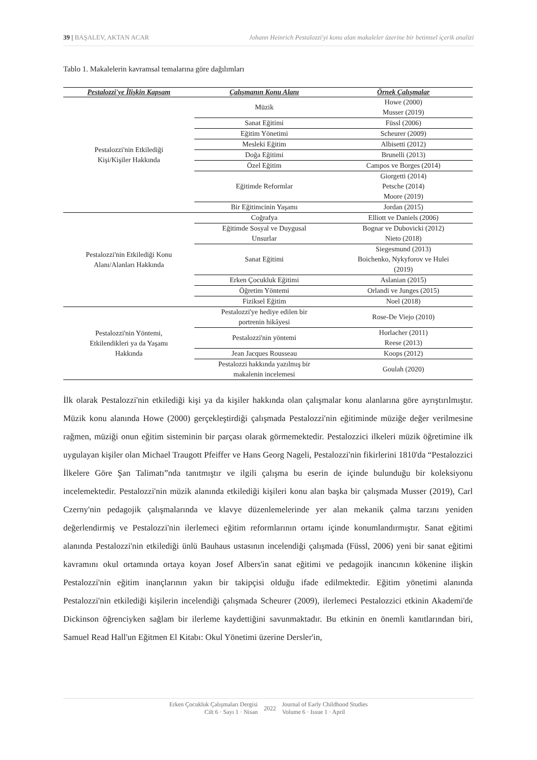39 | BAŞALEV, AKTAN ACAR Johann Heinrich Pestalozzi'yi konu alan makaleler üzerine bir betimsel içerik analizi
Tablo 1. Makalelerin kavramsal temalarına göre dağılımları
| Pestalozzi'ye İlişkin Kapsam | Çalışmanın Konu Alanı | Örnek Çalışmalar |
| --- | --- | --- |
| Pestalozzi'nin Etkilediği Kişi/Kişiler Hakkında | Müzik | Howe (2000) Musser (2019) |
| | Sanat Eğitimi | Füssl (2006) |
| | Eğitim Yönetimi | Scheurer (2009) |
| | Mesleki Eğitim | Albisetti (2012) |
| | Doğa Eğitimi | Brunelli (2013) |
| | Özel Eğitim | Campos ve Borges (2014) |
| | Eğitimde Reformlar | Giorgetti (2014) Petsche (2014) Moore (2019) |
| | Bir Eğitimcinin Yaşamı | Jordan (2015) |
| Pestalozzi'nin Etkilediği Konu Alanı/Alanları Hakkında | Coğrafya | Elliott ve Daniels (2006) |
| | Eğitimde Sosyal ve Duygusal Unsurlar | Bognar ve Dubovicki (2012) Nieto (2018) |
| | Sanat Eğitimi | Siegesmund (2013) Boichenko, Nykyforov ve Hulei (2019) |
| | Erken Çocukluk Eğitimi | Aslanian (2015) |
| | Öğretim Yöntemi | Orlandi ve Junges (2015) |
| | Fiziksel Eğitim | Noel (2018) |
| Pestalozzi'nin Yöntemi, Etkilendikleri ya da Yaşamı Hakkında | Pestalozzi'ye hediye edilen bir portrenin hikâyesi | Rose-De Viejo (2010) |
| | Pestalozzi'nin yöntemi | Horlacher (2011) Reese (2013) |
| | Jean Jacques Rousseau | Koops (2012) |
| | Pestalozzi hakkında yazılmış bir makalenin incelemesi | Goulah (2020) |
İlk olarak Pestalozzi'nin etkilediği kişi ya da kişiler hakkında olan çalışmalar konu alanlarına göre ayrıştırılmıştır. Müzik konu alanında Howe (2000) gerçekleştirdiği çalışmada Pestalozzi'nin eğitiminde müziğe değer verilmesine rağmen, müziği onun eğitim sisteminin bir parçası olarak görmemektedir. Pestalozzici ilkeleri müzik öğretimine ilk uygulayan kişiler olan Michael Traugott Pfeiffer ve Hans Georg Nageli, Pestalozzi'nin fikirlerini 1810'da “Pestalozzici İlkelere Göre Şan Talimatı”nda tanıtmıştır ve ilgili çalışma bu eserin de içinde bulunduğu bir koleksiyonu incelemektedir. Pestalozzi'nin müzik alanında etkilediği kişileri konu alan başka bir çalışmada Musser (2019), Carl Czerny'nin pedagojik çalışmalarında ve klavye düzenlemelerinde yer alan mekanik çalma tarzını yeniden değerlendirmiş ve Pestalozzi'nin ilerlemeci eğitim reformlarının ortamı içinde konumlandırmıştır. Sanat eğitimi alanında Pestalozzi'nin etkilediği ünlü Bauhaus ustasının incelendiği çalışmada (Füssl, 2006) yeni bir sanat eğitimi kavramını okul ortamında ortaya koyan Josef Albers'in sanat eğitimi ve pedagojik inancının kökenine ilişkin Pestalozzi'nin eğitim inançlarının yakın bir takipçisi olduğu ifade edilmektedir. Eğitim yönetimi alanında Pestalozzi'nin etkilediği kişilerin incelendiği çalışmada Scheurer (2009), ilerlemeci Pestalozzici etkinin Akademi'de Dickinson öğrenciyken sağlam bir ilerleme kaydettiğini savunmaktadır. Bu etkinin en önemli kanıtlarından biri, Samuel Read Hall'un Eğitmen El Kitabı: Okul Yönetimi üzerine Dersler'in,
Erken Çocukluk Çalışmaları Dergisi
Cilt 6 · Sayı 1 · Nisan 2022 Journal of Early Childhood Studies
Volume 6 · Issue 1 · April